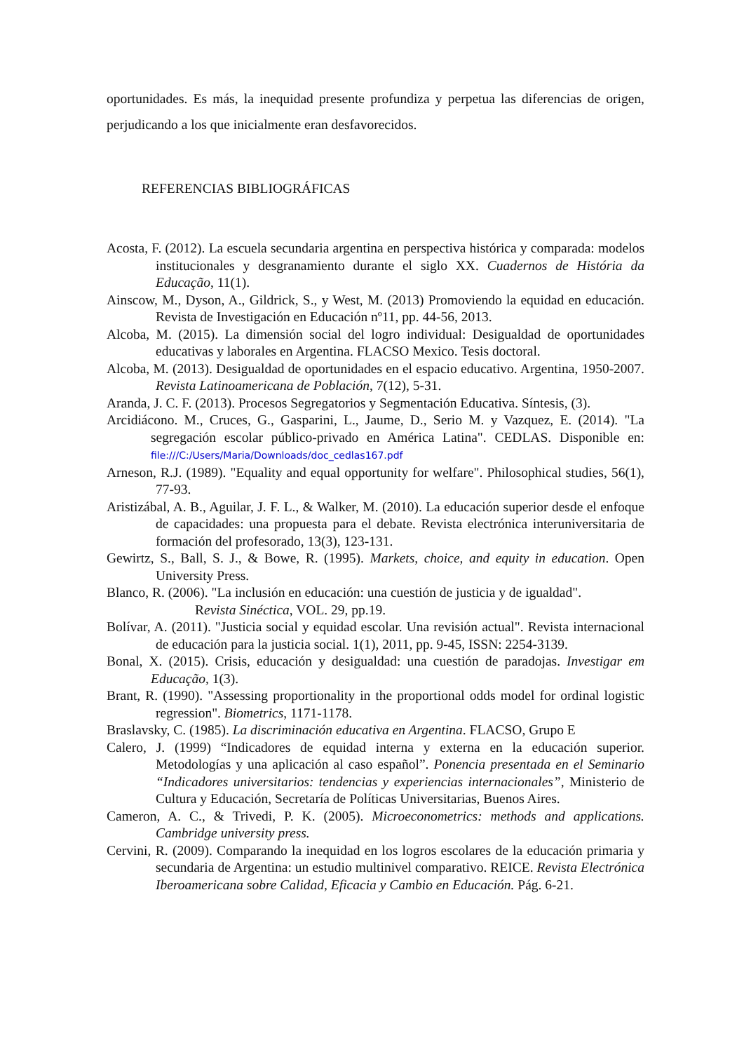oportunidades. Es más, la inequidad presente profundiza y perpetua las diferencias de origen, perjudicando a los que inicialmente eran desfavorecidos.
REFERENCIAS BIBLIOGRÁFICAS
Acosta, F. (2012). La escuela secundaria argentina en perspectiva histórica y comparada: modelos institucionales y desgranamiento durante el siglo XX. Cuadernos de História da Educação, 11(1).
Ainscow, M., Dyson, A., Gildrick, S., y West, M. (2013) Promoviendo la equidad en educación. Revista de Investigación en Educación nº11, pp. 44-56, 2013.
Alcoba, M. (2015). La dimensión social del logro individual: Desigualdad de oportunidades educativas y laborales en Argentina. FLACSO Mexico. Tesis doctoral.
Alcoba, M. (2013). Desigualdad de oportunidades en el espacio educativo. Argentina, 1950-2007. Revista Latinoamericana de Población, 7(12), 5-31.
Aranda, J. C. F. (2013). Procesos Segregatorios y Segmentación Educativa. Síntesis, (3).
Arcidiácono. M., Cruces, G., Gasparini, L., Jaume, D., Serio M. y Vazquez, E. (2014). "La segregación escolar público-privado en América Latina". CEDLAS. Disponible en: file:///C:/Users/Maria/Downloads/doc_cedlas167.pdf
Arneson, R.J. (1989). "Equality and equal opportunity for welfare". Philosophical studies, 56(1), 77-93.
Aristizábal, A. B., Aguilar, J. F. L., & Walker, M. (2010). La educación superior desde el enfoque de capacidades: una propuesta para el debate. Revista electrónica interuniversitaria de formación del profesorado, 13(3), 123-131.
Gewirtz, S., Ball, S. J., & Bowe, R. (1995). Markets, choice, and equity in education. Open University Press.
Blanco, R. (2006). "La inclusión en educación: una cuestión de justicia y de igualdad".
Revista Sinéctica, VOL. 29, pp.19.
Bolívar, A. (2011). "Justicia social y equidad escolar. Una revisión actual". Revista internacional de educación para la justicia social. 1(1), 2011, pp. 9-45, ISSN: 2254-3139.
Bonal, X. (2015). Crisis, educación y desigualdad: una cuestión de paradojas. Investigar em Educação, 1(3).
Brant, R. (1990). "Assessing proportionality in the proportional odds model for ordinal logistic regression". Biometrics, 1171-1178.
Braslavsky, C. (1985). La discriminación educativa en Argentina. FLACSO, Grupo E
Calero, J. (1999) “Indicadores de equidad interna y externa en la educación superior. Metodologías y una aplicación al caso español”. Ponencia presentada en el Seminario “Indicadores universitarios: tendencias y experiencias internacionales”, Ministerio de Cultura y Educación, Secretaría de Políticas Universitarias, Buenos Aires.
Cameron, A. C., & Trivedi, P. K. (2005). Microeconometrics: methods and applications. Cambridge university press.
Cervini, R. (2009). Comparando la inequidad en los logros escolares de la educación primaria y secundaria de Argentina: un estudio multinivel comparativo. REICE. Revista Electrónica Iberoamericana sobre Calidad, Eficacia y Cambio en Educación. Pág. 6-21.